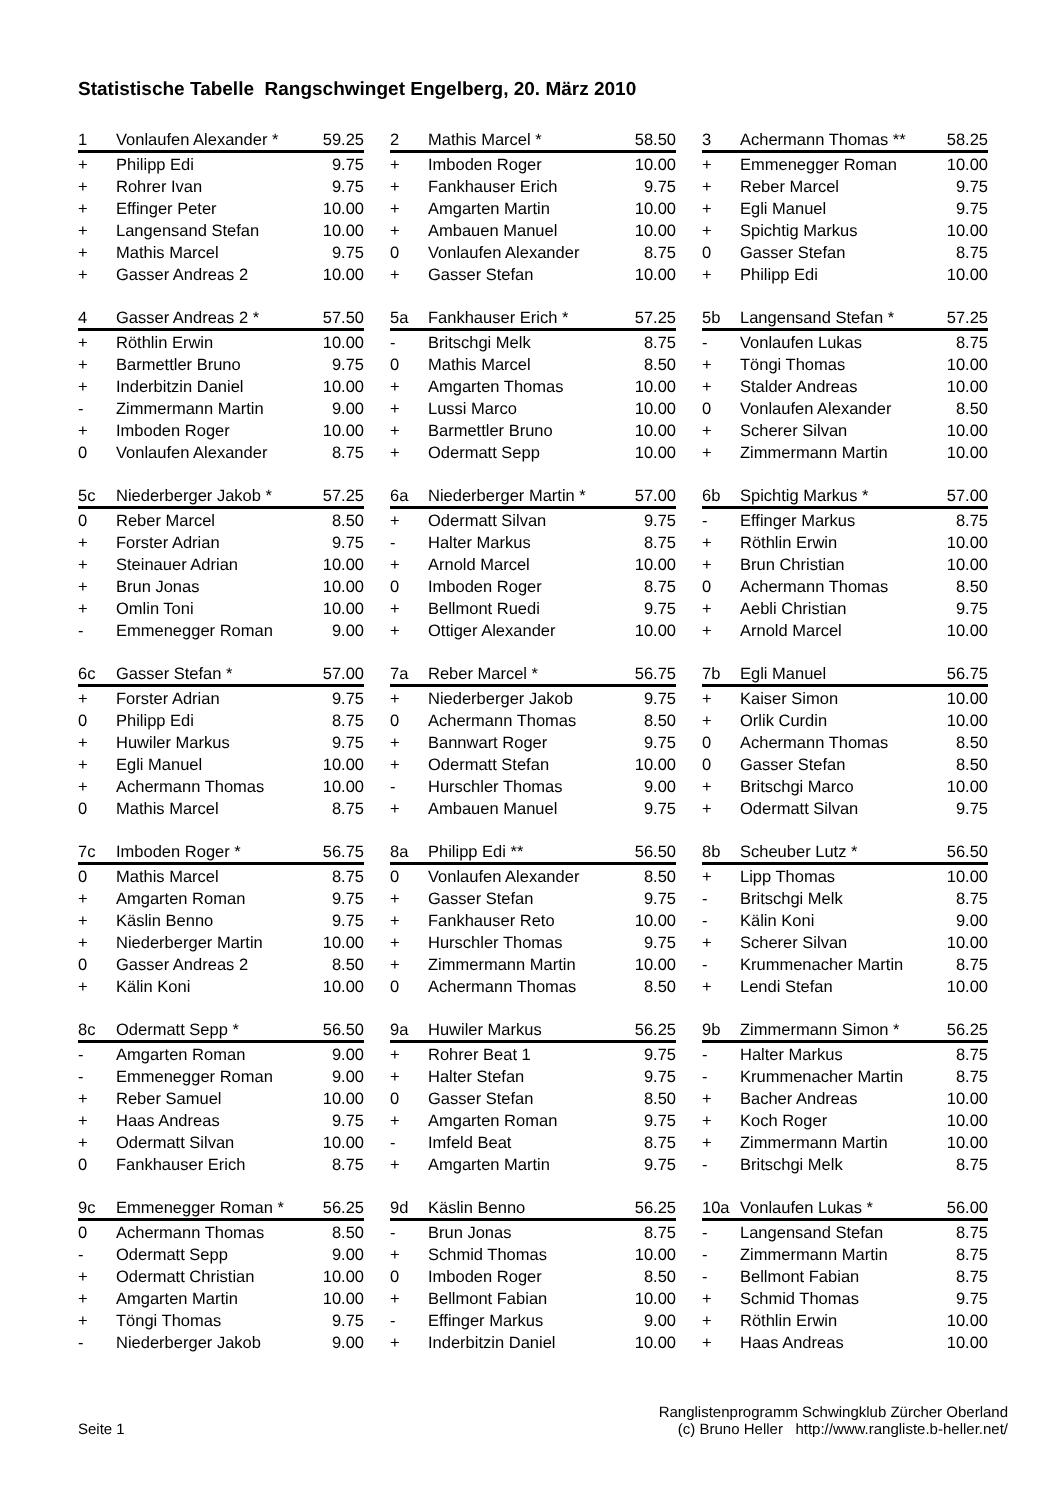Statistische Tabelle Rangschwinget Engelberg, 20. März 2010
| 1 | Vonlaufen Alexander * | 59.25 |
| --- | --- | --- |
| + | Philipp Edi | 9.75 |
| + | Rohrer Ivan | 9.75 |
| + | Effinger Peter | 10.00 |
| + | Langensand Stefan | 10.00 |
| + | Mathis Marcel | 9.75 |
| + | Gasser Andreas 2 | 10.00 |
| 2 | Mathis Marcel * | 58.50 |
| --- | --- | --- |
| + | Imboden Roger | 10.00 |
| + | Fankhauser Erich | 9.75 |
| + | Amgarten Martin | 10.00 |
| + | Ambauen Manuel | 10.00 |
| 0 | Vonlaufen Alexander | 8.75 |
| + | Gasser Stefan | 10.00 |
| 3 | Achermann Thomas ** | 58.25 |
| --- | --- | --- |
| + | Emmenegger Roman | 10.00 |
| + | Reber Marcel | 9.75 |
| + | Egli Manuel | 9.75 |
| + | Spichtig Markus | 10.00 |
| 0 | Gasser Stefan | 8.75 |
| + | Philipp Edi | 10.00 |
| 4 | Gasser Andreas 2 * | 57.50 |
| --- | --- | --- |
| + | Röthlin Erwin | 10.00 |
| + | Barmettler Bruno | 9.75 |
| + | Inderbitzin Daniel | 10.00 |
| - | Zimmermann Martin | 9.00 |
| + | Imboden Roger | 10.00 |
| 0 | Vonlaufen Alexander | 8.75 |
| 5a | Fankhauser Erich * | 57.25 |
| --- | --- | --- |
| - | Britschgi Melk | 8.75 |
| 0 | Mathis Marcel | 8.50 |
| + | Amgarten Thomas | 10.00 |
| + | Lussi Marco | 10.00 |
| + | Barmettler Bruno | 10.00 |
| + | Odermatt Sepp | 10.00 |
| 5b | Langensand Stefan * | 57.25 |
| --- | --- | --- |
| - | Vonlaufen Lukas | 8.75 |
| + | Töngi Thomas | 10.00 |
| + | Stalder Andreas | 10.00 |
| 0 | Vonlaufen Alexander | 8.50 |
| + | Scherer Silvan | 10.00 |
| + | Zimmermann Martin | 10.00 |
| 5c | Niederberger Jakob * | 57.25 |
| --- | --- | --- |
| 0 | Reber Marcel | 8.50 |
| + | Forster Adrian | 9.75 |
| + | Steinauer Adrian | 10.00 |
| + | Brun Jonas | 10.00 |
| + | Omlin Toni | 10.00 |
| - | Emmenegger Roman | 9.00 |
| 6a | Niederberger Martin * | 57.00 |
| --- | --- | --- |
| + | Odermatt Silvan | 9.75 |
| - | Halter Markus | 8.75 |
| + | Arnold Marcel | 10.00 |
| 0 | Imboden Roger | 8.75 |
| + | Bellmont Ruedi | 9.75 |
| + | Ottiger Alexander | 10.00 |
| 6b | Spichtig Markus * | 57.00 |
| --- | --- | --- |
| - | Effinger Markus | 8.75 |
| + | Röthlin Erwin | 10.00 |
| + | Brun Christian | 10.00 |
| 0 | Achermann Thomas | 8.50 |
| + | Aebli Christian | 9.75 |
| + | Arnold Marcel | 10.00 |
| 6c | Gasser Stefan * | 57.00 |
| --- | --- | --- |
| + | Forster Adrian | 9.75 |
| 0 | Philipp Edi | 8.75 |
| + | Huwiler Markus | 9.75 |
| + | Egli Manuel | 10.00 |
| + | Achermann Thomas | 10.00 |
| 0 | Mathis Marcel | 8.75 |
| 7a | Reber Marcel * | 56.75 |
| --- | --- | --- |
| + | Niederberger Jakob | 9.75 |
| 0 | Achermann Thomas | 8.50 |
| + | Bannwart Roger | 9.75 |
| + | Odermatt Stefan | 10.00 |
| - | Hurschler Thomas | 9.00 |
| + | Ambauen Manuel | 9.75 |
| 7b | Egli Manuel | 56.75 |
| --- | --- | --- |
| + | Kaiser Simon | 10.00 |
| + | Orlik Curdin | 10.00 |
| 0 | Achermann Thomas | 8.50 |
| 0 | Gasser Stefan | 8.50 |
| + | Britschgi Marco | 10.00 |
| + | Odermatt Silvan | 9.75 |
| 7c | Imboden Roger * | 56.75 |
| --- | --- | --- |
| 0 | Mathis Marcel | 8.75 |
| + | Amgarten Roman | 9.75 |
| + | Käslin Benno | 9.75 |
| + | Niederberger Martin | 10.00 |
| 0 | Gasser Andreas 2 | 8.50 |
| + | Kälin Koni | 10.00 |
| 8a | Philipp Edi ** | 56.50 |
| --- | --- | --- |
| 0 | Vonlaufen Alexander | 8.50 |
| + | Gasser Stefan | 9.75 |
| + | Fankhauser Reto | 10.00 |
| + | Hurschler Thomas | 9.75 |
| + | Zimmermann Martin | 10.00 |
| 0 | Achermann Thomas | 8.50 |
| 8b | Scheuber Lutz * | 56.50 |
| --- | --- | --- |
| + | Lipp Thomas | 10.00 |
| - | Britschgi Melk | 8.75 |
| - | Kälin Koni | 9.00 |
| + | Scherer Silvan | 10.00 |
| - | Krummenacher Martin | 8.75 |
| + | Lendi Stefan | 10.00 |
| 8c | Odermatt Sepp * | 56.50 |
| --- | --- | --- |
| - | Amgarten Roman | 9.00 |
| - | Emmenegger Roman | 9.00 |
| + | Reber Samuel | 10.00 |
| + | Haas Andreas | 9.75 |
| + | Odermatt Silvan | 10.00 |
| 0 | Fankhauser Erich | 8.75 |
| 9a | Huwiler Markus | 56.25 |
| --- | --- | --- |
| + | Rohrer Beat 1 | 9.75 |
| + | Halter Stefan | 9.75 |
| 0 | Gasser Stefan | 8.50 |
| + | Amgarten Roman | 9.75 |
| - | Imfeld Beat | 8.75 |
| + | Amgarten Martin | 9.75 |
| 9b | Zimmermann Simon * | 56.25 |
| --- | --- | --- |
| - | Halter Markus | 8.75 |
| - | Krummenacher Martin | 8.75 |
| + | Bacher Andreas | 10.00 |
| + | Koch Roger | 10.00 |
| + | Zimmermann Martin | 10.00 |
| - | Britschgi Melk | 8.75 |
| 9c | Emmenegger Roman * | 56.25 |
| --- | --- | --- |
| 0 | Achermann Thomas | 8.50 |
| - | Odermatt Sepp | 9.00 |
| + | Odermatt Christian | 10.00 |
| + | Amgarten Martin | 10.00 |
| + | Töngi Thomas | 9.75 |
| - | Niederberger Jakob | 9.00 |
| 9d | Käslin Benno | 56.25 |
| --- | --- | --- |
| - | Brun Jonas | 8.75 |
| + | Schmid Thomas | 10.00 |
| 0 | Imboden Roger | 8.50 |
| + | Bellmont Fabian | 10.00 |
| - | Effinger Markus | 9.00 |
| + | Inderbitzin Daniel | 10.00 |
| 10a | Vonlaufen Lukas * | 56.00 |
| --- | --- | --- |
| - | Langensand Stefan | 8.75 |
| - | Zimmermann Martin | 8.75 |
| - | Bellmont Fabian | 8.75 |
| + | Schmid Thomas | 9.75 |
| + | Röthlin Erwin | 10.00 |
| + | Haas Andreas | 10.00 |
Seite 1
Ranglistenprogramm Schwingklub Zürcher Oberland
(c) Bruno Heller http://www.rangliste.b-heller.net/